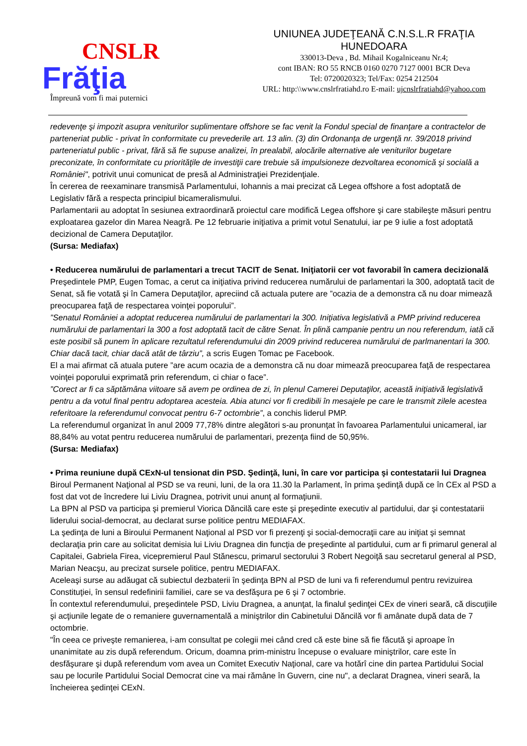CNSLR
Frăţia
Împreună vom fi mai puternici
UNIUNEA JUDEŢEANĂ C.N.S.L.R FRAŢIA
HUNEDOARA
330013-Deva , Bd. Mihail Kogalniceanu Nr.4;
cont IBAN: RO 55 RNCB 0160 0270 7127 0001 BCR Deva
Tel: 0720020323; Tel/Fax: 0254 212504
URL: http:\\www.cnslrfratiahd.ro E-mail: ujcnslrfratiahd@yahoo.com
redevenţe şi impozit asupra veniturilor suplimentare offshore se fac venit la Fondul special de finanţare a contractelor de parteneriat public - privat în conformitate cu prevederile art. 13 alin. (3) din Ordonanţa de urgenţă nr. 39/2018 privind parteneriatul public - privat, fără să fie supuse analizei, în prealabil, alocările alternative ale veniturilor bugetare preconizate, în conformitate cu priorităţile de investiţii care trebuie să impulsioneze dezvoltarea economică şi socială a României", potrivit unui comunicat de presă al Administraţiei Prezidenţiale.
În cererea de reexaminare transmisă Parlamentului, Iohannis a mai precizat că Legea offshore a fost adoptată de Legislativ fără a respecta principiul bicameralismului.
Parlamentarii au adoptat în sesiunea extraordinară proiectul care modifică Legea offshore şi care stabileşte măsuri pentru exploatarea gazelor din Marea Neagră. Pe 12 februarie iniţiativa a primit votul Senatului, iar pe 9 iulie a fost adoptată decizional de Camera Deputaţilor.
(Sursa: Mediafax)
• Reducerea numărului de parlamentari a trecut TACIT de Senat. Iniţiatorii cer vot favorabil în camera decizională
Preşedintele PMP, Eugen Tomac, a cerut ca iniţiativa privind reducerea numărului de parlamentari la 300, adoptată tacit de Senat, să fie votată şi în Camera Deputaţilor, apreciind că actuala putere are ”ocazia de a demonstra că nu doar mimează preocuparea faţă de respectarea voinţei poporului”.
”Senatul României a adoptat reducerea numărului de parlamentari la 300. Iniţiativa legislativă a PMP privind reducerea numărului de parlamentari la 300 a fost adoptată tacit de către Senat. În plină campanie pentru un nou referendum, iată că este posibil să punem în aplicare rezultatul referendumului din 2009 privind reducerea numărului de parlmanentari la 300. Chiar dacă tacit, chiar dacă atât de târziu”, a scris Eugen Tomac pe Facebook.
El a mai afirmat că atuala putere ”are acum ocazia de a demonstra că nu doar mimează preocuparea faţă de respectarea voinţei poporului exprimată prin referendum, ci chiar o face”.
”Corect ar fi ca săptămâna viitoare să avem pe ordinea de zi, în plenul Camerei Deputaţilor, această iniţiativă legislativă pentru a da votul final pentru adoptarea acesteia. Abia atunci vor fi credibili în mesajele pe care le transmit zilele acestea referitoare la referendumul convocat pentru 6-7 octombrie”, a conchis liderul PMP.
La referendumul organizat în anul 2009 77,78% dintre alegători s-au pronunţat în favoarea Parlamentului unicameral, iar 88,84% au votat pentru reducerea numărului de parlamentari, prezenţa fiind de 50,95%.
(Sursa: Mediafax)
• Prima reuniune după CExN-ul tensionat din PSD. Şedinţă, luni, în care vor participa şi contestatarii lui Dragnea
Biroul Permanent Naţional al PSD se va reuni, luni, de la ora 11.30 la Parlament, în prima şedinţă după ce în CEx al PSD a fost dat vot de încredere lui Liviu Dragnea, potrivit unui anunţ al formaţiunii.
La BPN al PSD va participa şi premierul Viorica Dăncilă care este şi preşedinte executiv al partidului, dar şi contestatarii liderului social-democrat, au declarat surse politice pentru MEDIAFAX.
La şedinţa de luni a Biroului Permanent Naţional al PSD vor fi prezenţi şi social-democraţii care au iniţiat şi semnat declaraţia prin care au solicitat demisia lui Liviu Dragnea din funcţia de preşedinte al partidului, cum ar fi primarul general al Capitalei, Gabriela Firea, vicepremierul Paul Stănescu, primarul sectorului 3 Robert Negoiţă sau secretarul general al PSD, Marian Neacşu, au precizat sursele politice, pentru MEDIAFAX.
Aceleaşi surse au adăugat că subiectul dezbaterii în şedinţa BPN al PSD de luni va fi referendumul pentru revizuirea Constituţiei, în sensul redefinirii familiei, care se va desfăşura pe 6 şi 7 octombrie.
În contextul referendumului, preşedintele PSD, Liviu Dragnea, a anunţat, la finalul şedinţei CEx de vineri seară, că discuţiile şi acţiunile legate de o remaniere guvernamentală a miniştrilor din Cabinetului Dăncilă vor fi amânate după data de 7 octombrie.
"În ceea ce priveşte remanierea, i-am consultat pe colegii mei când cred că este bine să fie făcută şi aproape în unanimitate au zis după referendum. Oricum, doamna prim-ministru începuse o evaluare miniştrilor, care este în desfăşurare şi după referendum vom avea un Comitet Executiv Naţional, care va hotărî cine din partea Partidului Social sau pe locurile Partidului Social Democrat cine va mai rămâne în Guvern, cine nu", a declarat Dragnea, vineri seară, la încheierea şedinţei CExN.